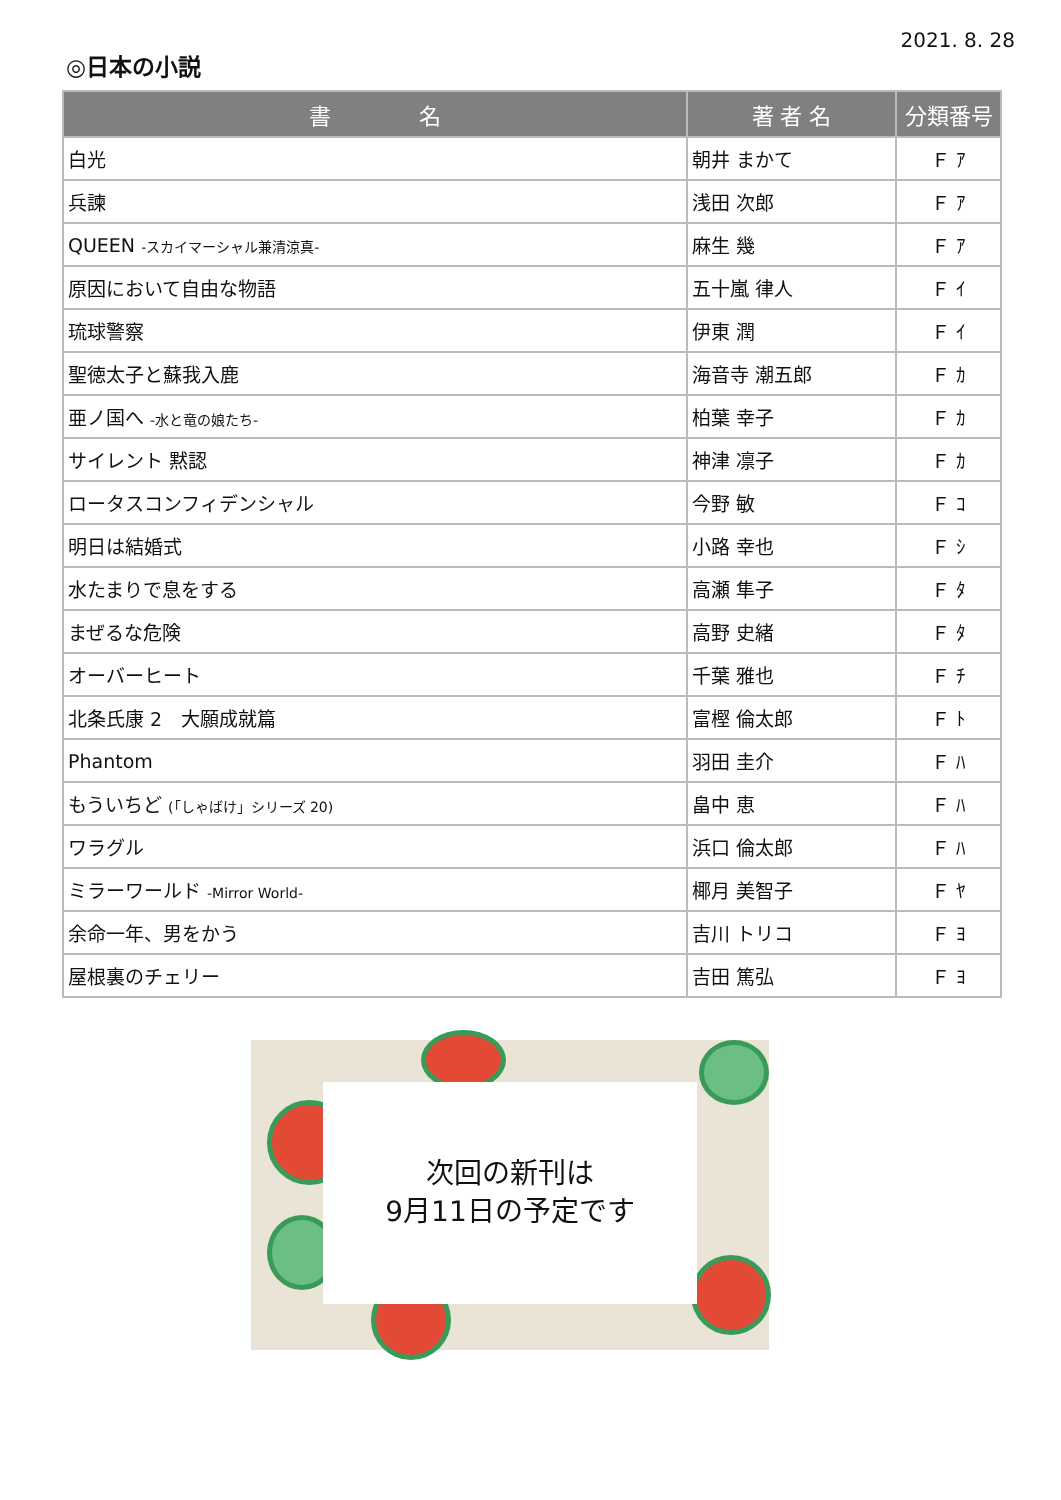2021. 8. 28
◎日本の小説
| 書 名 | 著 者 名 | 分類番号 |
| --- | --- | --- |
| 白光 | 朝井 まかて | Ｆ ｱ |
| 兵諫 | 浅田 次郎 | Ｆ ｱ |
| QUEEN -スカイマーシャル兼清涼真- | 麻生 幾 | Ｆ ｱ |
| 原因において自由な物語 | 五十嵐 律人 | Ｆ ｲ |
| 琉球警察 | 伊東 潤 | Ｆ ｲ |
| 聖徳太子と蘇我入鹿 | 海音寺 潮五郎 | Ｆ ｶ |
| 亜ノ国へ -水と竜の娘たち- | 柏葉 幸子 | Ｆ ｶ |
| サイレント 黙認 | 神津 凛子 | Ｆ ｶ |
| ロータスコンフィデンシャル | 今野 敏 | Ｆ ｺ |
| 明日は結婚式 | 小路 幸也 | Ｆ ｼ |
| 水たまりで息をする | 高瀬 隼子 | Ｆ ﾀ |
| まぜるな危険 | 高野 史緒 | Ｆ ﾀ |
| オーバーヒート | 千葉 雅也 | Ｆ ﾁ |
| 北条氏康 2 大願成就篇 | 富樫 倫太郎 | Ｆ ﾄ |
| Phantom | 羽田 圭介 | Ｆ ﾊ |
| もういちど (「しゃばけ」シリーズ 20) | 畠中 恵 | Ｆ ﾊ |
| ワラグル | 浜口 倫太郎 | Ｆ ﾊ |
| ミラーワールド -Mirror World- | 椰月 美智子 | Ｆ ﾔ |
| 余命一年、男をかう | 吉川 トリコ | Ｆ ﾖ |
| 屋根裏のチェリー | 吉田 篤弘 | Ｆ ﾖ |
次回の新刊は
9月11日の予定です